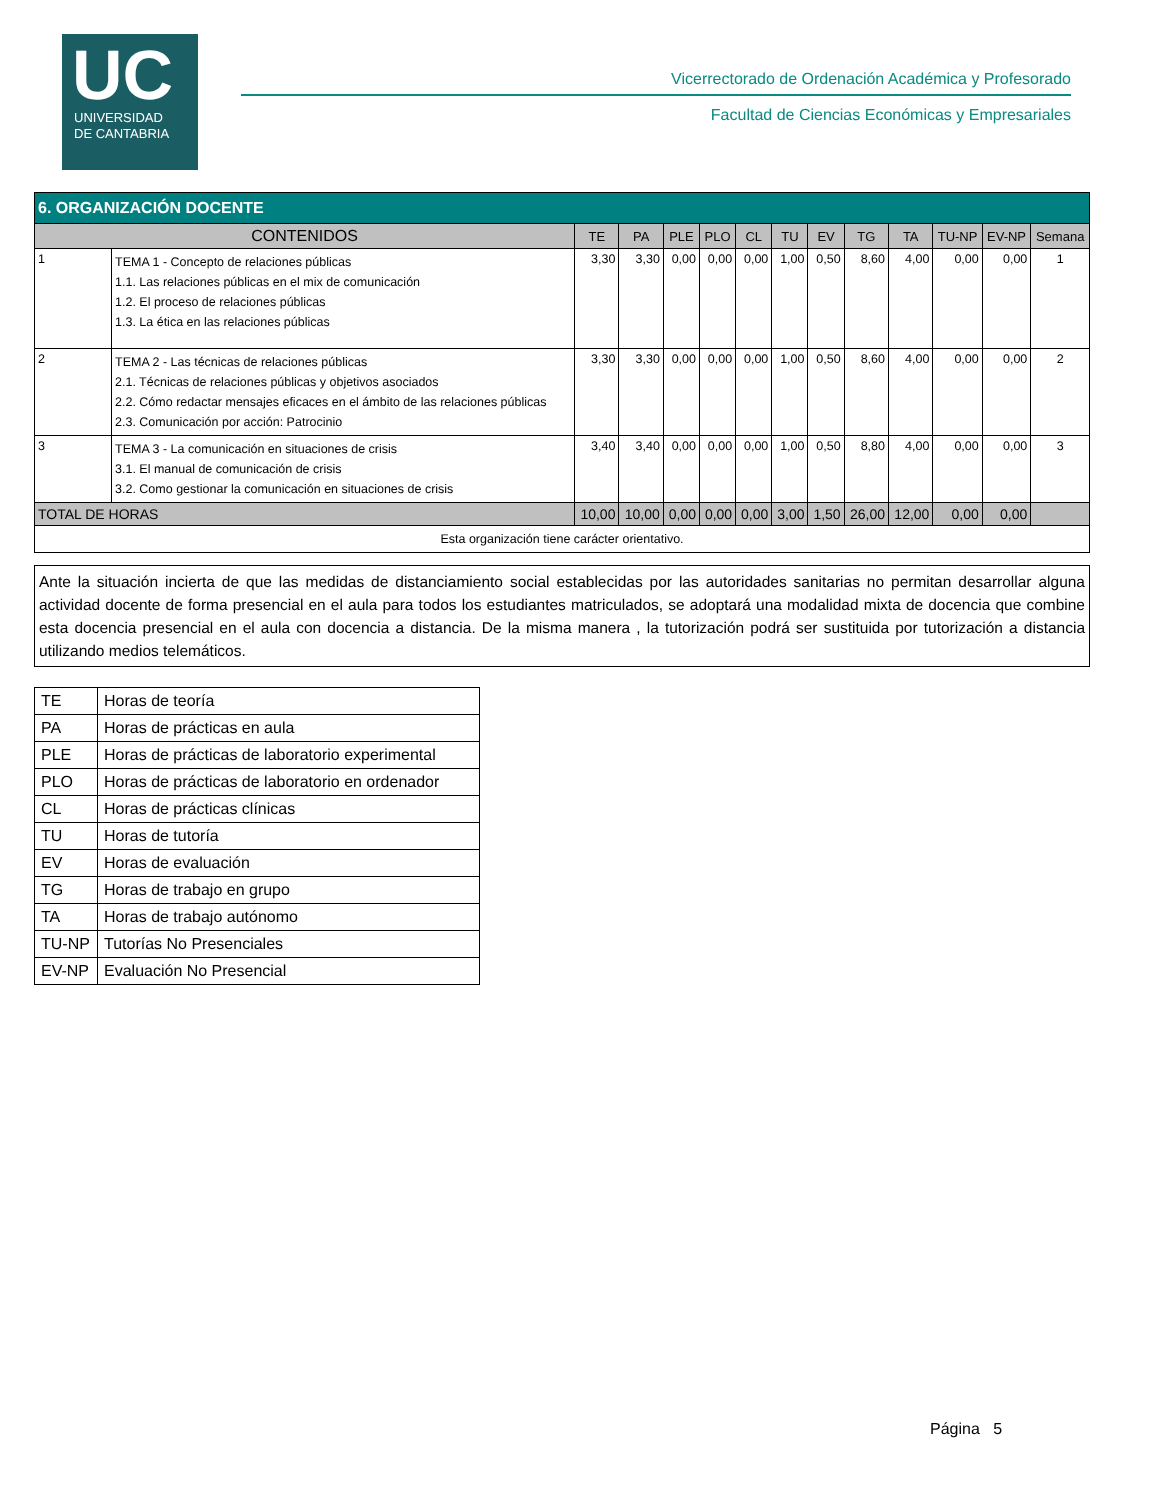UC
UNIVERSIDAD
DE CANTABRIA
Vicerrectorado de Ordenación Académica y Profesorado
Facultad de Ciencias Económicas y Empresariales
| 6. ORGANIZACIÓN DOCENTE | | | | | | | | | | | | | |
| --- | --- | --- | --- | --- | --- | --- | --- | --- | --- | --- | --- | --- | --- |
| CONTENIDOS | | TE | PA | PLE | PLO | CL | TU | EV | TG | TA | TU-NP | EV-NP | Semana |
| 1 | TEMA 1 - Concepto de relaciones públicas 1.1. Las relaciones públicas en el mix de comunicación 1.2. El proceso de relaciones públicas 1.3. La ética en las relaciones públicas | 3,30 | 3,30 | 0,00 | 0,00 | 0,00 | 1,00 | 0,50 | 8,60 | 4,00 | 0,00 | 0,00 | 1 |
| 2 | TEMA 2 - Las técnicas de relaciones públicas 2.1. Técnicas de relaciones públicas y objetivos asociados 2.2. Cómo redactar mensajes eficaces en el ámbito de las relaciones públicas 2.3. Comunicación por acción: Patrocinio | 3,30 | 3,30 | 0,00 | 0,00 | 0,00 | 1,00 | 0,50 | 8,60 | 4,00 | 0,00 | 0,00 | 2 |
| 3 | TEMA 3 - La comunicación en situaciones de crisis 3.1. El manual de comunicación de crisis 3.2. Como gestionar la comunicación en situaciones de crisis | 3,40 | 3,40 | 0,00 | 0,00 | 0,00 | 1,00 | 0,50 | 8,80 | 4,00 | 0,00 | 0,00 | 3 |
| TOTAL DE HORAS | | 10,00 | 10,00 | 0,00 | 0,00 | 0,00 | 3,00 | 1,50 | 26,00 | 12,00 | 0,00 | 0,00 | |
| Esta organización tiene carácter orientativo. | | | | | | | | | | | | | |
Ante la situación incierta de que las medidas de distanciamiento social establecidas por las autoridades sanitarias no permitan desarrollar alguna actividad docente de forma presencial en el aula para todos los estudiantes matriculados, se adoptará una modalidad mixta de docencia que combine esta docencia presencial en el aula con docencia a distancia. De la misma manera , la tutorización podrá ser sustituida por tutorización a distancia utilizando medios telemáticos.
| TE | Horas de teoría |
| PA | Horas de prácticas en aula |
| PLE | Horas de prácticas de laboratorio experimental |
| PLO | Horas de prácticas de laboratorio en ordenador |
| CL | Horas de prácticas clínicas |
| TU | Horas de tutoría |
| EV | Horas de evaluación |
| TG | Horas de trabajo en grupo |
| TA | Horas de trabajo autónomo |
| TU-NP | Tutorías No Presenciales |
| EV-NP | Evaluación No Presencial |
Página 5